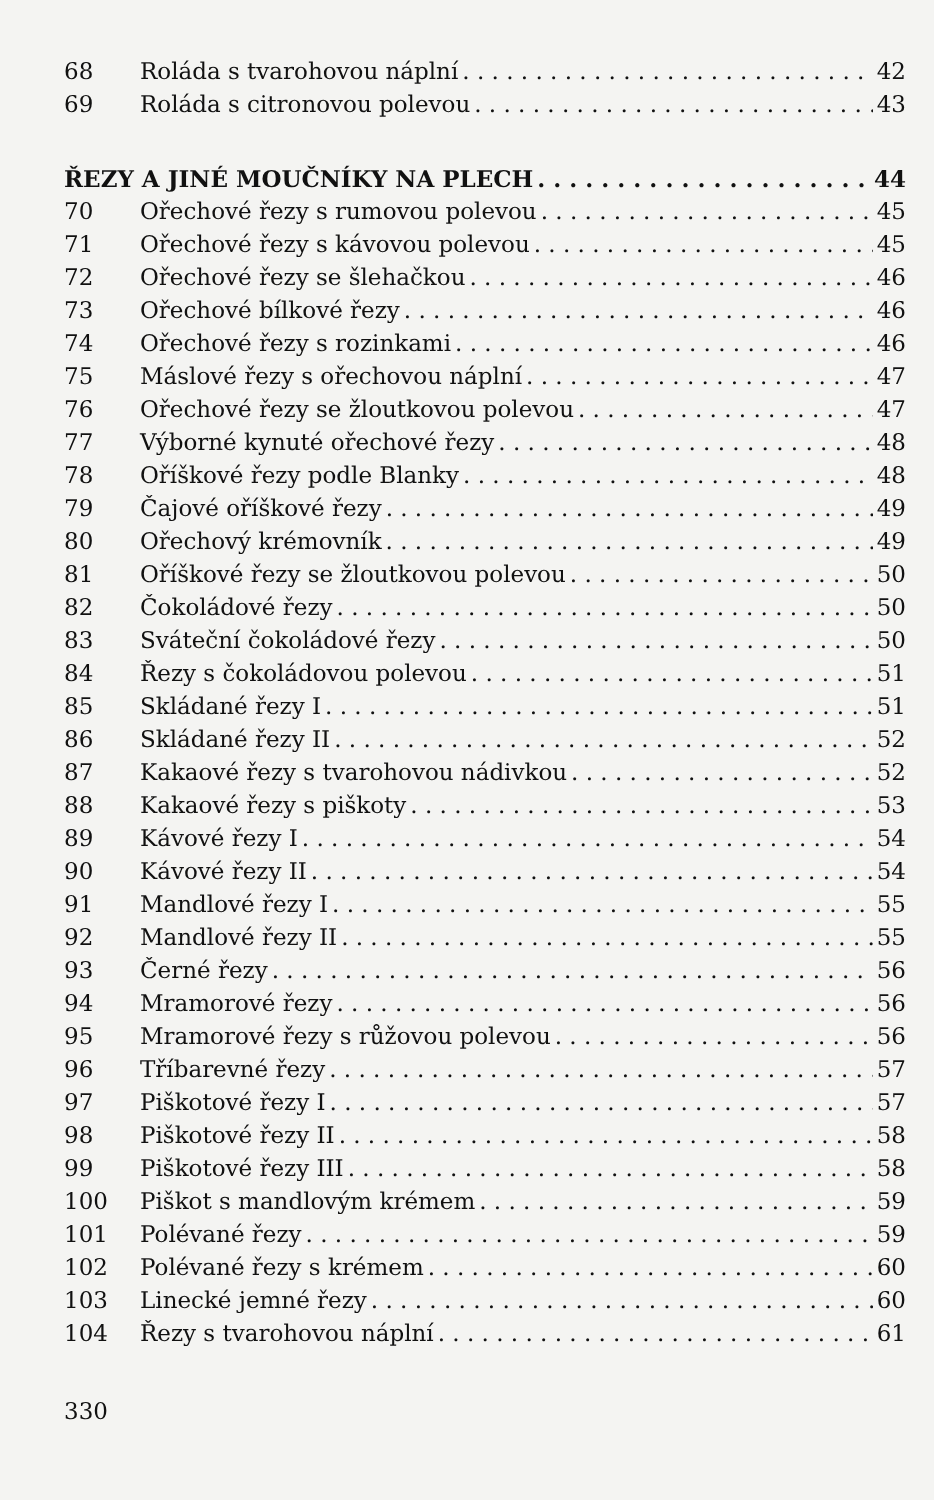68 Roláda s tvarohovou náplní 42
69 Roláda s citronovou polevou 43
ŘEZY A JINÉ MOUČNÍKY NA PLECH 44
70 Ořechové řezy s rumovou polevou 45
71 Ořechové řezy s kávovou polevou 45
72 Ořechové řezy se šlehačkou 46
73 Ořechové bílkové řezy 46
74 Ořechové řezy s rozinkami 46
75 Máslové řezy s ořechovou náplní 47
76 Ořechové řezy se žloutkovou polevou 47
77 Výborné kynuté ořechové řezy 48
78 Oříškové řezy podle Blanky 48
79 Čajové oříškové řezy 49
80 Ořechový krémovník 49
81 Oříškové řezy se žloutkovou polevou 50
82 Čokoládové řezy 50
83 Sváteční čokoládové řezy 50
84 Řezy s čokoládovou polevou 51
85 Skládané řezy I 51
86 Skládané řezy II 52
87 Kakaové řezy s tvarohovou nádivkou 52
88 Kakaové řezy s piškoty 53
89 Kávové řezy I 54
90 Kávové řezy II 54
91 Mandlové řezy I 55
92 Mandlové řezy II 55
93 Černé řezy 56
94 Mramorové řezy 56
95 Mramorové řezy s růžovou polevou 56
96 Tříbarevné řezy 57
97 Piškotové řezy I 57
98 Piškotové řezy II 58
99 Piškotové řezy III 58
100 Piškot s mandlovým krémem 59
101 Polévané řezy 59
102 Polévané řezy s krémem 60
103 Linecké jemné řezy 60
104 Řezy s tvarohovou náplní 61
330